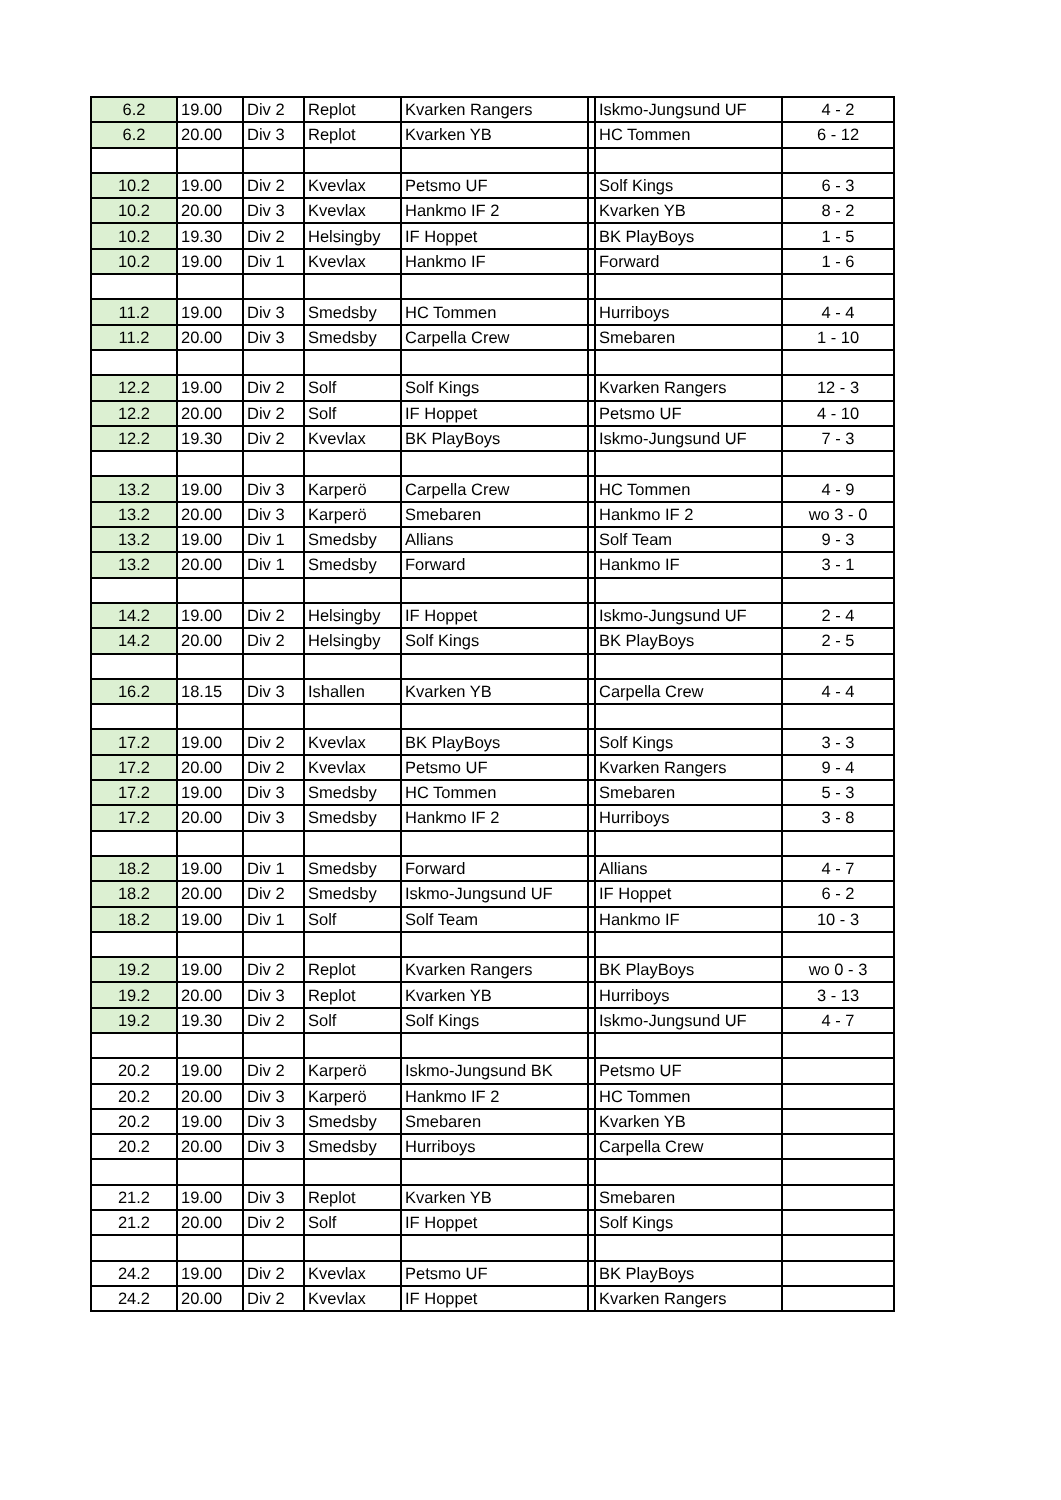| 6.2 | 19.00 | Div 2 | Replot | Kvarken Rangers | | Iskmo-Jungsund UF | 4 - 2 |
| 6.2 | 20.00 | Div 3 | Replot | Kvarken YB | | HC Tommen | 6 - 12 |
| 10.2 | 19.00 | Div 2 | Kvevlax | Petsmo UF | | Solf Kings | 6 - 3 |
| 10.2 | 20.00 | Div 3 | Kvevlax | Hankmo IF 2 | | Kvarken YB | 8 - 2 |
| 10.2 | 19.30 | Div 2 | Helsingby | IF Hoppet | | BK PlayBoys | 1 - 5 |
| 10.2 | 19.00 | Div 1 | Kvevlax | Hankmo IF | | Forward | 1 - 6 |
| 11.2 | 19.00 | Div 3 | Smedsby | HC Tommen | | Hurriboys | 4 - 4 |
| 11.2 | 20.00 | Div 3 | Smedsby | Carpella Crew | | Smebaren | 1 - 10 |
| 12.2 | 19.00 | Div 2 | Solf | Solf Kings | | Kvarken Rangers | 12 - 3 |
| 12.2 | 20.00 | Div 2 | Solf | IF Hoppet | | Petsmo UF | 4 - 10 |
| 12.2 | 19.30 | Div 2 | Kvevlax | BK PlayBoys | | Iskmo-Jungsund UF | 7 - 3 |
| 13.2 | 19.00 | Div 3 | Karperö | Carpella Crew | | HC Tommen | 4 - 9 |
| 13.2 | 20.00 | Div 3 | Karperö | Smebaren | | Hankmo IF 2 | wo 3 - 0 |
| 13.2 | 19.00 | Div 1 | Smedsby | Allians | | Solf Team | 9 - 3 |
| 13.2 | 20.00 | Div 1 | Smedsby | Forward | | Hankmo IF | 3 - 1 |
| 14.2 | 19.00 | Div 2 | Helsingby | IF Hoppet | | Iskmo-Jungsund UF | 2 - 4 |
| 14.2 | 20.00 | Div 2 | Helsingby | Solf Kings | | BK PlayBoys | 2 - 5 |
| 16.2 | 18.15 | Div 3 | Ishallen | Kvarken YB | | Carpella Crew | 4 - 4 |
| 17.2 | 19.00 | Div 2 | Kvevlax | BK PlayBoys | | Solf Kings | 3 - 3 |
| 17.2 | 20.00 | Div 2 | Kvevlax | Petsmo UF | | Kvarken Rangers | 9 - 4 |
| 17.2 | 19.00 | Div 3 | Smedsby | HC Tommen | | Smebaren | 5 - 3 |
| 17.2 | 20.00 | Div 3 | Smedsby | Hankmo IF 2 | | Hurriboys | 3 - 8 |
| 18.2 | 19.00 | Div 1 | Smedsby | Forward | | Allians | 4 - 7 |
| 18.2 | 20.00 | Div 2 | Smedsby | Iskmo-Jungsund UF | | IF Hoppet | 6 - 2 |
| 18.2 | 19.00 | Div 1 | Solf | Solf Team | | Hankmo IF | 10 - 3 |
| 19.2 | 19.00 | Div 2 | Replot | Kvarken Rangers | | BK PlayBoys | wo 0 - 3 |
| 19.2 | 20.00 | Div 3 | Replot | Kvarken YB | | Hurriboys | 3 - 13 |
| 19.2 | 19.30 | Div 2 | Solf | Solf Kings | | Iskmo-Jungsund UF | 4 - 7 |
| 20.2 | 19.00 | Div 2 | Karperö | Iskmo-Jungsund BK | | Petsmo UF | |
| 20.2 | 20.00 | Div 3 | Karperö | Hankmo IF 2 | | HC Tommen | |
| 20.2 | 19.00 | Div 3 | Smedsby | Smebaren | | Kvarken YB | |
| 20.2 | 20.00 | Div 3 | Smedsby | Hurriboys | | Carpella Crew | |
| 21.2 | 19.00 | Div 3 | Replot | Kvarken YB | | Smebaren | |
| 21.2 | 20.00 | Div 2 | Solf | IF Hoppet | | Solf Kings | |
| 24.2 | 19.00 | Div 2 | Kvevlax | Petsmo UF | | BK PlayBoys | |
| 24.2 | 20.00 | Div 2 | Kvevlax | IF Hoppet | | Kvarken Rangers | |